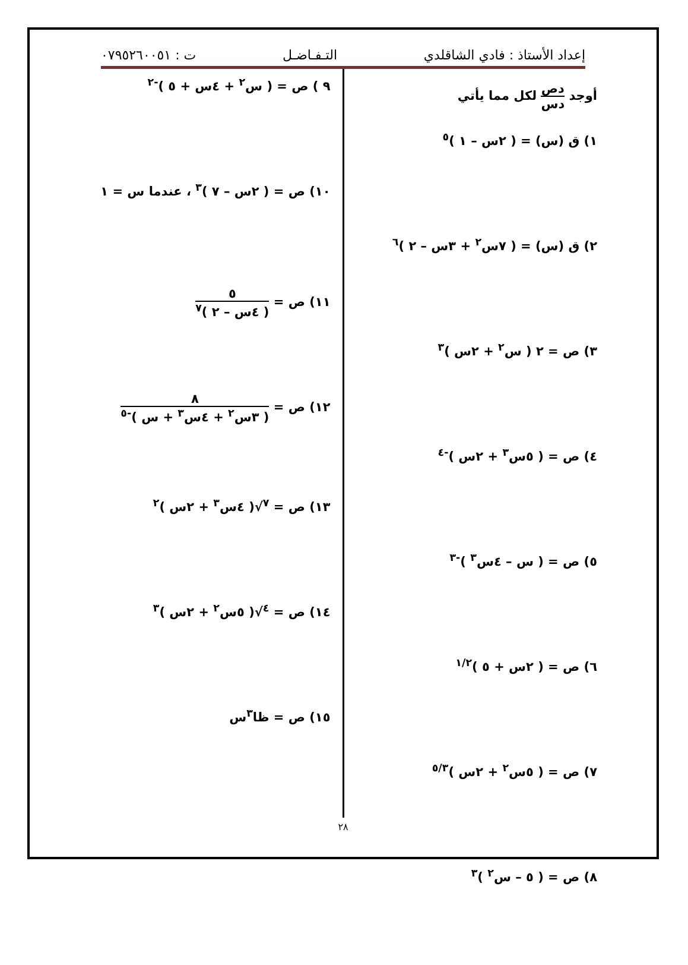إعداد الأستاذ : فادي الشاقلدي التـفـاضـل ت : ٠٧٩٥٢٦٠٠٥١
أوجد دص دس لكل مما يأتي
١) ق (س) = ( ٢س – ١ )<sup>٥</sup>
٢) ق (س) = ( ٧س<sup>٢</sup> + ٣س – ٢ )<sup>٦</sup>
٣) ص = ٢ ( س<sup>٢</sup> + ٢س )<sup>٣</sup>
٤) ص = ( ٥س<sup>٣</sup> + ٢س )<sup>-٤</sup>
٥) ص = ( س – ٤س<sup>٣</sup> )<sup>-٣</sup>
٦) ص = ( ٢س + ٥ )<sup>١/٢</sup>
٧) ص = ( ٥س<sup>٢</sup> + ٢س )<sup>٥/٣</sup>
٨) ص = ( ٥ – س<sup>٢</sup> )<sup>٣</sup>
٩ ) ص = ( س<sup>٢</sup> + ٤س + ٥ )<sup>-٢</sup>
١٠) ص = ( ٢س – ٧ )<sup>٣</sup> ، عندما س = ١
١١) ص = ٥ ( ٤س – ٢ )<sup>٧</sup>
١٢) ص = ٨ ( ٣س<sup>٢</sup> + ٤س<sup>٣</sup> + س )<sup>-٥</sup>
١٣) ص = <sup>٧</sup>√( ٤س<sup>٣</sup> + ٢س )<sup>٢</sup>
١٤) ص = <sup>٤</sup>√( ٥س<sup>٢</sup> + ٢س )<sup>٣</sup>
١٥) ص = ظا<sup>٣</sup>س
٢٨